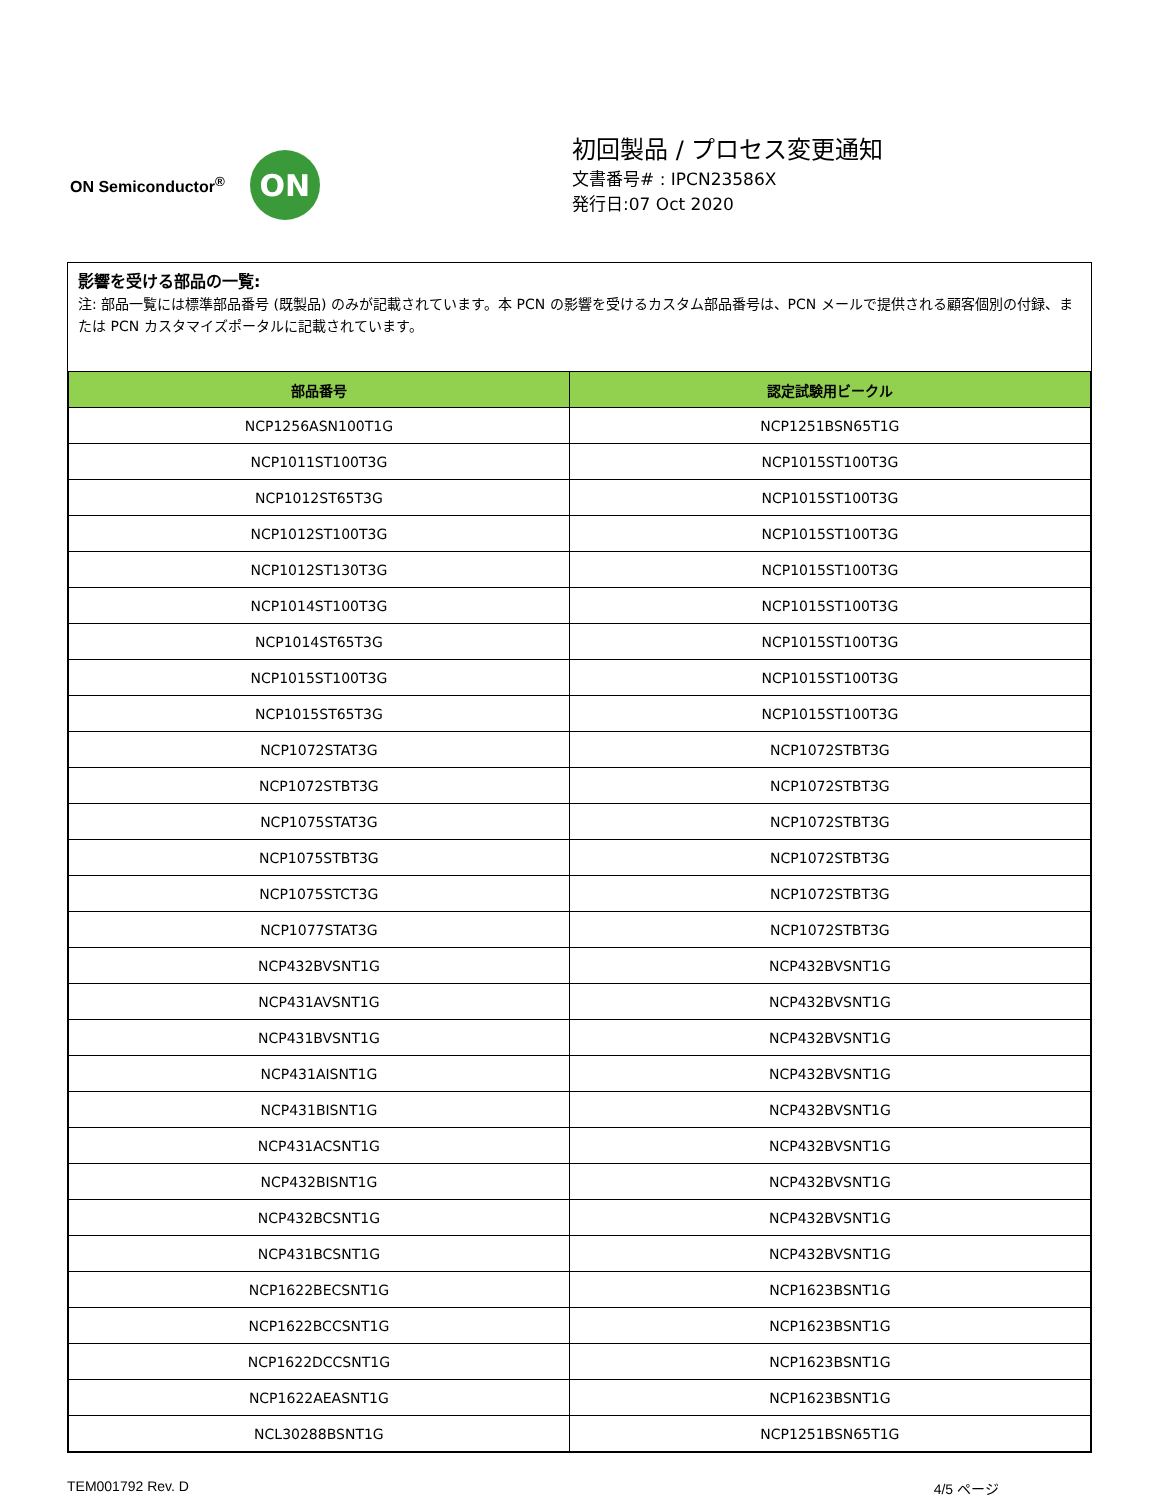ON Semiconductor<sup>®</sup>
ON
初回製品 / プロセス変更通知
文書番号# : IPCN23586X
発行日:07 Oct 2020
影響を受ける部品の一覧:
注: 部品一覧には標準部品番号 (既製品) のみが記載されています。本 PCN の影響を受けるカスタム部品番号は、PCN メールで提供される顧客個別の付録、または PCN カスタマイズポータルに記載されています。
| 部品番号 | 認定試験用ビークル |
| --- | --- |
| NCP1256ASN100T1G | NCP1251BSN65T1G |
| NCP1011ST100T3G | NCP1015ST100T3G |
| NCP1012ST65T3G | NCP1015ST100T3G |
| NCP1012ST100T3G | NCP1015ST100T3G |
| NCP1012ST130T3G | NCP1015ST100T3G |
| NCP1014ST100T3G | NCP1015ST100T3G |
| NCP1014ST65T3G | NCP1015ST100T3G |
| NCP1015ST100T3G | NCP1015ST100T3G |
| NCP1015ST65T3G | NCP1015ST100T3G |
| NCP1072STAT3G | NCP1072STBT3G |
| NCP1072STBT3G | NCP1072STBT3G |
| NCP1075STAT3G | NCP1072STBT3G |
| NCP1075STBT3G | NCP1072STBT3G |
| NCP1075STCT3G | NCP1072STBT3G |
| NCP1077STAT3G | NCP1072STBT3G |
| NCP432BVSNT1G | NCP432BVSNT1G |
| NCP431AVSNT1G | NCP432BVSNT1G |
| NCP431BVSNT1G | NCP432BVSNT1G |
| NCP431AISNT1G | NCP432BVSNT1G |
| NCP431BISNT1G | NCP432BVSNT1G |
| NCP431ACSNT1G | NCP432BVSNT1G |
| NCP432BISNT1G | NCP432BVSNT1G |
| NCP432BCSNT1G | NCP432BVSNT1G |
| NCP431BCSNT1G | NCP432BVSNT1G |
| NCP1622BECSNT1G | NCP1623BSNT1G |
| NCP1622BCCSNT1G | NCP1623BSNT1G |
| NCP1622DCCSNT1G | NCP1623BSNT1G |
| NCP1622AEASNT1G | NCP1623BSNT1G |
| NCL30288BSNT1G | NCP1251BSN65T1G |
TEM001792 Rev. D 4/5 ページ